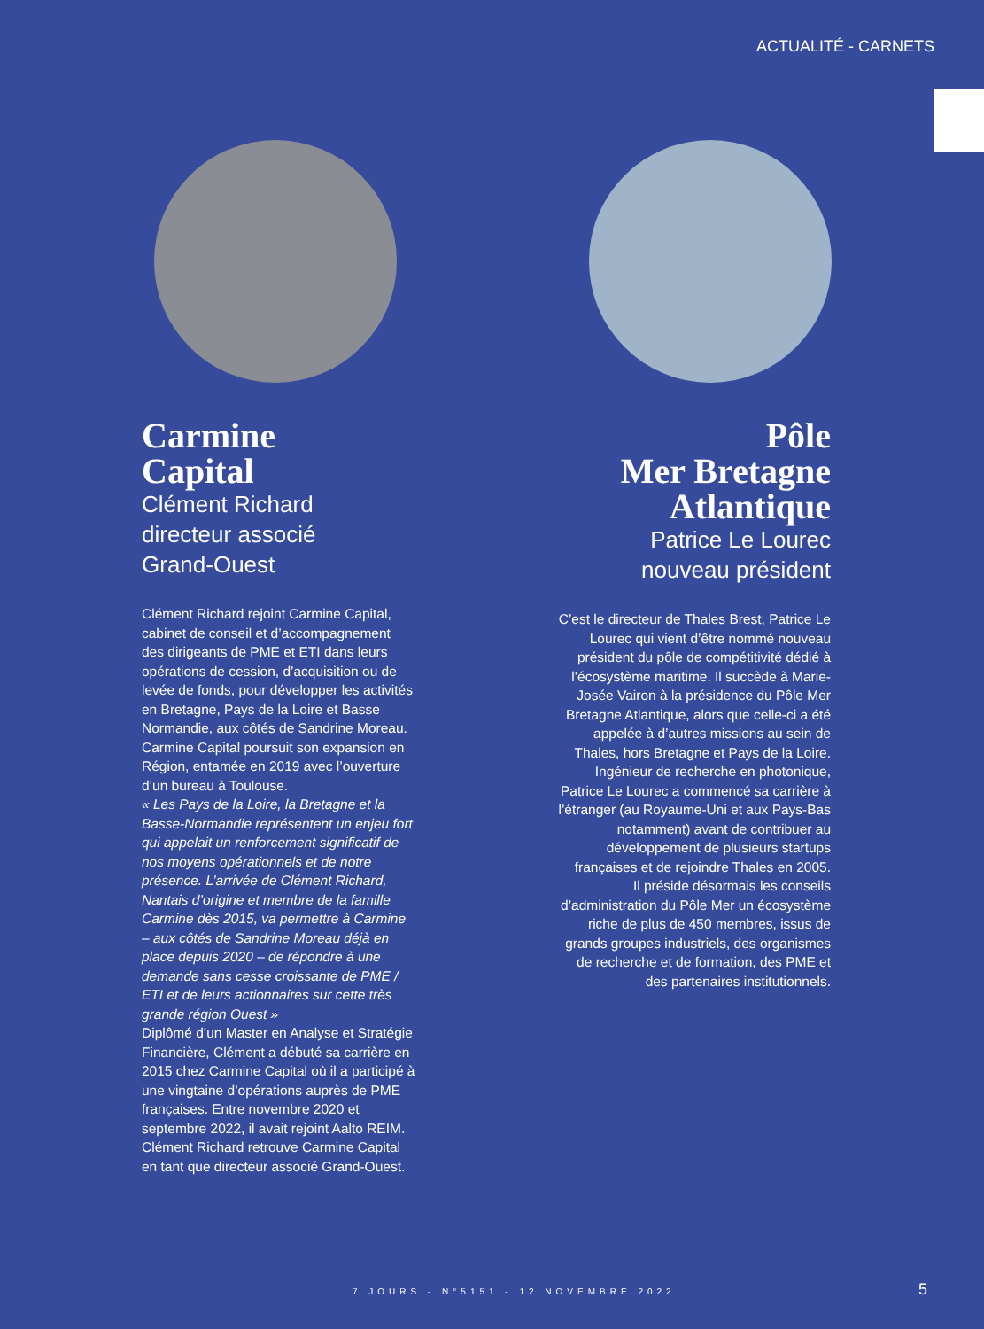ACTUALITÉ - CARNETS
Carmine
Capital
Clément Richard
directeur associé
Grand-Ouest
Clément Richard rejoint Carmine Capital, cabinet de conseil et d’accompagnement des dirigeants de PME et ETI dans leurs opérations de cession, d’acquisition ou de levée de fonds, pour développer les activités en Bretagne, Pays de la Loire et Basse Normandie, aux côtés de Sandrine Moreau.
Carmine Capital poursuit son expansion en Région, entamée en 2019 avec l’ouverture d’un bureau à Toulouse.
« Les Pays de la Loire, la Bretagne et la Basse-Normandie représentent un enjeu fort qui appelait un renforcement significatif de nos moyens opérationnels et de notre présence. L’arrivée de Clément Richard, Nantais d’origine et membre de la famille Carmine dès 2015, va permettre à Carmine – aux côtés de Sandrine Moreau déjà en place depuis 2020 – de répondre à une demande sans cesse croissante de PME / ETI et de leurs actionnaires sur cette très grande région Ouest »
Diplômé d’un Master en Analyse et Stratégie Financière, Clément a débuté sa carrière en 2015 chez Carmine Capital où il a participé à une vingtaine d’opérations auprès de PME françaises. Entre novembre 2020 et septembre 2022, il avait rejoint Aalto REIM.
Clément Richard retrouve Carmine Capital en tant que directeur associé Grand-Ouest.
Pôle
Mer Bretagne
Atlantique
Patrice Le Lourec
nouveau président
C’est le directeur de Thales Brest, Patrice Le Lourec qui vient d’être nommé nouveau président du pôle de compétitivité dédié à l’écosystème maritime. Il succède à Marie-Josée Vairon à la présidence du Pôle Mer Bretagne Atlantique, alors que celle-ci a été appelée à d’autres missions au sein de Thales, hors Bretagne et Pays de la Loire.
Ingénieur de recherche en photonique, Patrice Le Lourec a commencé sa carrière à l’étranger (au Royaume-Uni et aux Pays-Bas notamment) avant de contribuer au développement de plusieurs startups françaises et de rejoindre Thales en 2005.
Il préside désormais les conseils d’administration du Pôle Mer un écosystème riche de plus de 450 membres, issus de grands groupes industriels, des organismes de recherche et de formation, des PME et des partenaires institutionnels.
7 JOURS - N°5151 - 12 NOVEMBRE 2022
5